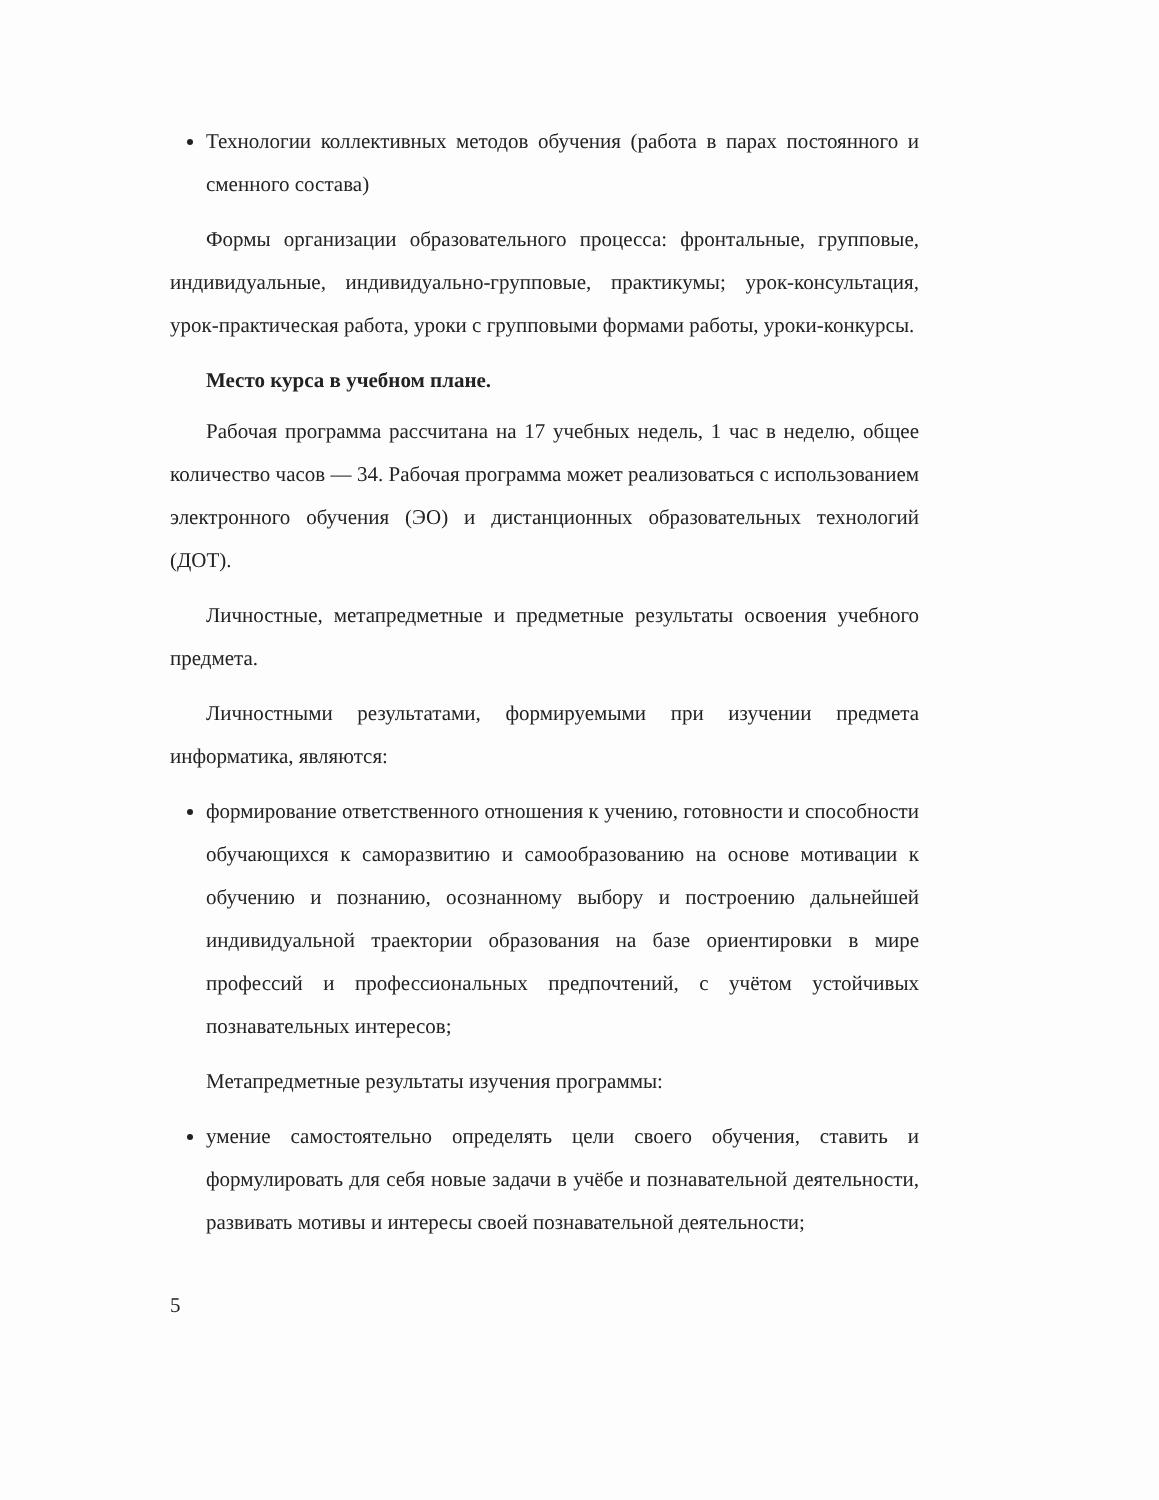Технологии коллективных методов обучения (работа в парах постоянного и сменного состава)
Формы организации образовательного процесса: фронтальные, групповые, индивидуальные, индивидуально-групповые, практикумы; урок-консультация, урок-практическая работа, уроки с групповыми формами работы, уроки-конкурсы.
Место курса в учебном плане.
Рабочая программа рассчитана на 17 учебных недель, 1 час в неделю, общее количество часов — 34. Рабочая программа может реализоваться с использованием электронного обучения (ЭО) и дистанционных образовательных технологий (ДОТ).
Личностные, метапредметные и предметные результаты освоения учебного предмета.
Личностными результатами, формируемыми при изучении предмета информатика, являются:
формирование ответственного отношения к учению, готовности и способности обучающихся к саморазвитию и самообразованию на основе мотивации к обучению и познанию, осознанному выбору и построению дальнейшей индивидуальной траектории образования на базе ориентировки в мире профессий и профессиональных предпочтений, с учётом устойчивых познавательных интересов;
Метапредметные результаты изучения программы:
умение самостоятельно определять цели своего обучения, ставить и формулировать для себя новые задачи в учёбе и познавательной деятельности, развивать мотивы и интересы своей познавательной деятельности;
5